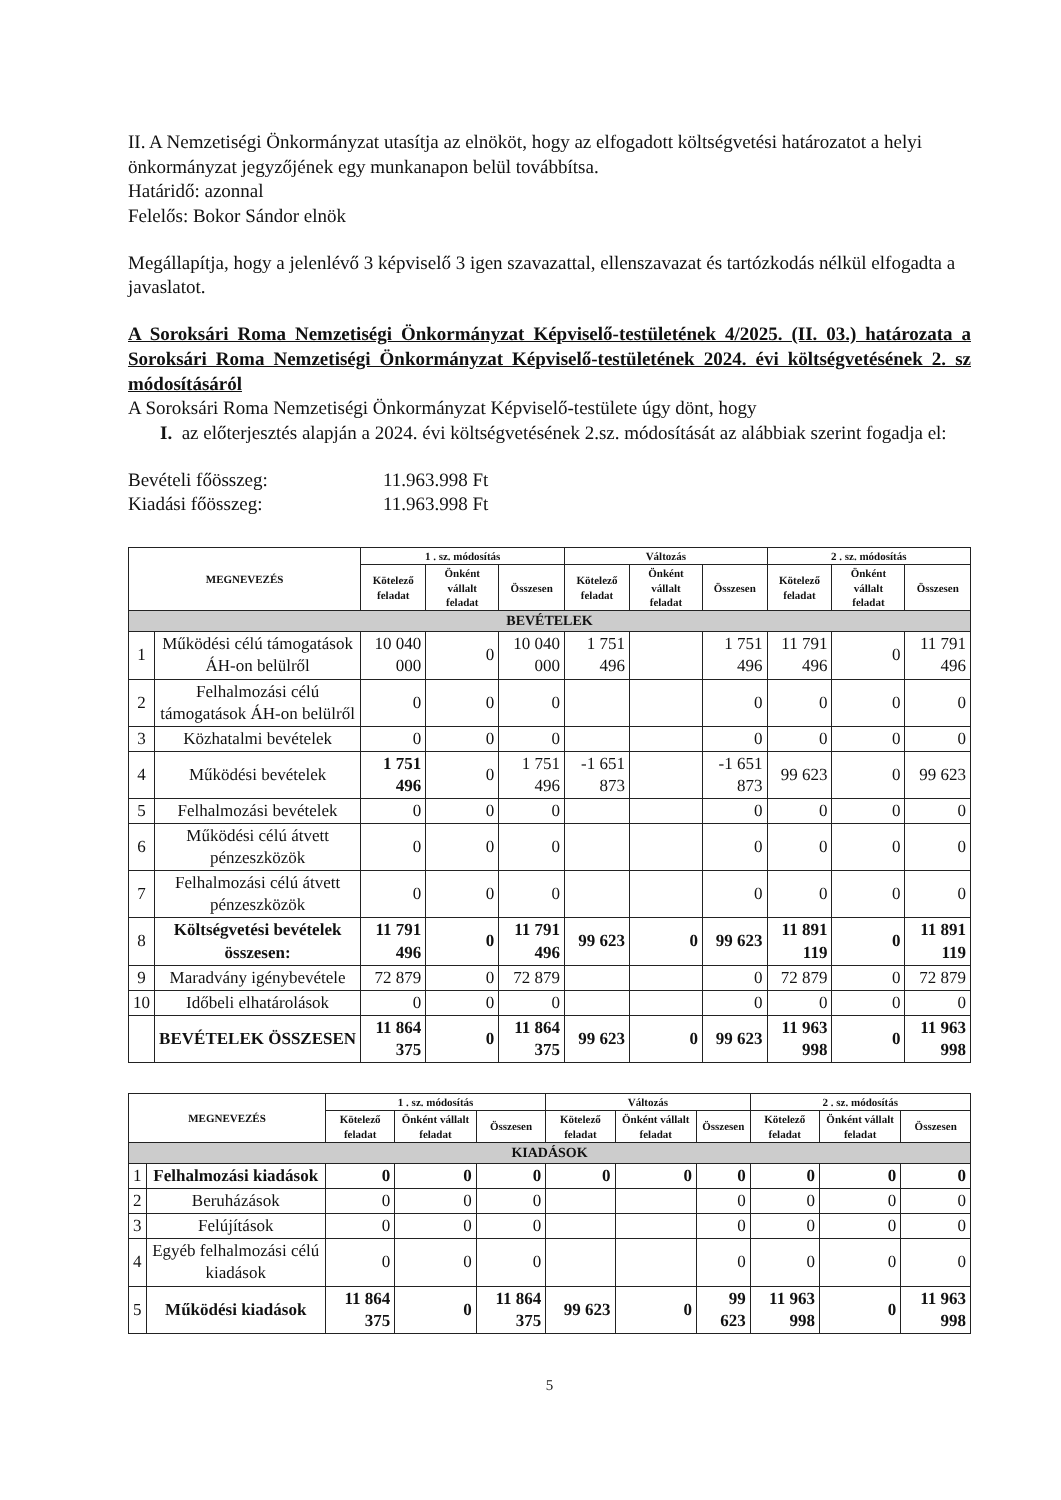II. A Nemzetiségi Önkormányzat utasítja az elnököt, hogy az elfogadott költségvetési határozatot a helyi önkormányzat jegyzőjének egy munkanapon belül továbbítsa.
Határidő: azonnal
Felelős: Bokor Sándor elnök
Megállapítja, hogy a jelenlévő 3 képviselő 3 igen szavazattal, ellenszavazat és tartózkodás nélkül elfogadta a javaslatot.
A Soroksári Roma Nemzetiségi Önkormányzat Képviselő-testületének 4/2025. (II. 03.) határozata a Soroksári Roma Nemzetiségi Önkormányzat Képviselő-testületének 2024. évi költségvetésének 2. sz módosításáról
A Soroksári Roma Nemzetiségi Önkormányzat Képviselő-testülete úgy dönt, hogy
I. az előterjesztés alapján a 2024. évi költségvetésének 2.sz. módosítását az alábbiak szerint fogadja el:
Bevételi főösszeg: 11.963.998 Ft
Kiadási főösszeg: 11.963.998 Ft
| MEGNEVEZÉS | | 1 . sz. módosítás | | | Változás | | | 2 . sz. módosítás | | |
| --- | --- | --- | --- | --- | --- | --- | --- | --- | --- | --- |
| | | Kötelező feladat | Önként vállalt feladat | Összesen | Kötelező feladat | Önként vállalt feladat | Összesen | Kötelező feladat | Önként vállalt feladat | Összesen |
| BEVÉTELEK | | | | | | | | | | |
| 1 | Működési célú támogatások ÁH-on belülről | 10 040 000 | 0 | 10 040 000 | 1 751 496 | | 1 751 496 | 11 791 496 | 0 | 11 791 496 |
| 2 | Felhalmozási célú támogatások ÁH-on belülről | 0 | 0 | 0 | | | 0 | 0 | 0 | 0 |
| 3 | Közhatalmi bevételek | 0 | 0 | 0 | | | 0 | 0 | 0 | 0 |
| 4 | Működési bevételek | 1 751 496 | 0 | 1 751 496 | -1 651 873 | | -1 651 873 | 99 623 | 0 | 99 623 |
| 5 | Felhalmozási bevételek | 0 | 0 | 0 | | | 0 | 0 | 0 | 0 |
| 6 | Működési célú átvett pénzeszközök | 0 | 0 | 0 | | | 0 | 0 | 0 | 0 |
| 7 | Felhalmozási célú átvett pénzeszközök | 0 | 0 | 0 | | | 0 | 0 | 0 | 0 |
| 8 | Költségvetési bevételek összesen: | 11 791 496 | 0 | 11 791 496 | 99 623 | 0 | 99 623 | 11 891 119 | 0 | 11 891 119 |
| 9 | Maradvány igénybevétele | 72 879 | 0 | 72 879 | | | 0 | 72 879 | 0 | 72 879 |
| 10 | Időbeli elhatárolások | 0 | 0 | 0 | | | 0 | 0 | 0 | 0 |
| | BEVÉTELEK ÖSSZESEN | 11 864 375 | 0 | 11 864 375 | 99 623 | 0 | 99 623 | 11 963 998 | 0 | 11 963 998 |
| MEGNEVEZÉS | | 1 . sz. módosítás | | | Változás | | | 2 . sz. módosítás | | |
| --- | --- | --- | --- | --- | --- | --- | --- | --- | --- | --- |
| | | Kötelező feladat | Önként vállalt feladat | Összesen | Kötelező feladat | Önként vállalt feladat | Összesen | Kötelező feladat | Önként vállalt feladat | Összesen |
| KIADÁSOK | | | | | | | | | | |
| 1 | Felhalmozási kiadások | 0 | 0 | 0 | 0 | 0 | 0 | 0 | 0 | 0 |
| 2 | Beruházások | 0 | 0 | 0 | | | 0 | 0 | 0 | 0 |
| 3 | Felújítások | 0 | 0 | 0 | | | 0 | 0 | 0 | 0 |
| 4 | Egyéb felhalmozási célú kiadások | 0 | 0 | 0 | | | 0 | 0 | 0 | 0 |
| 5 | Működési kiadások | 11 864 375 | 0 | 11 864 375 | 99 623 | 0 | 99 623 | 11 963 998 | 0 | 11 963 998 |
5